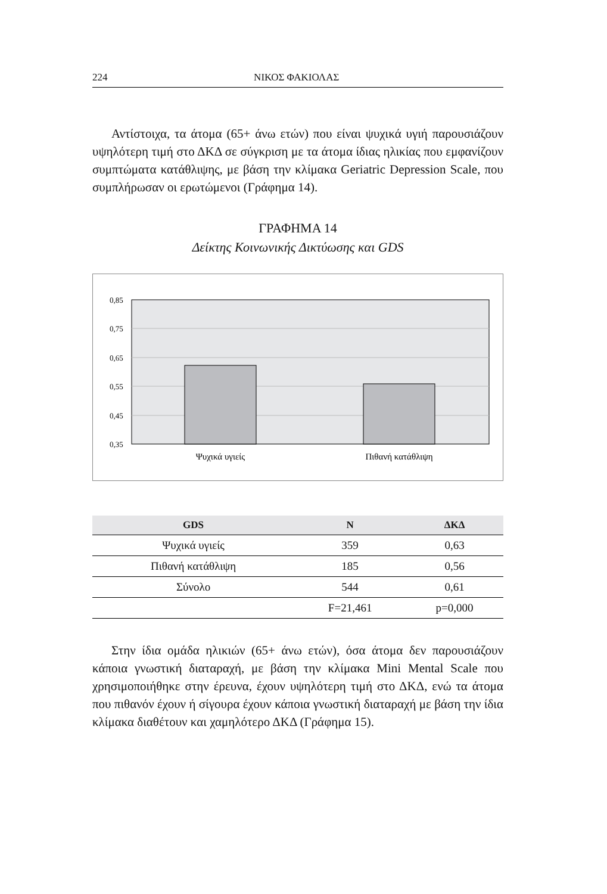224 ΝΙΚΟΣ ΦΑΚΙΟΛΑΣ
Αντίστοιχα, τα άτομα (65+ άνω ετών) που είναι ψυχικά υγιή παρουσιάζουν υψηλότερη τιμή στο ΔΚΔ σε σύγκριση με τα άτομα ίδιας ηλικίας που εμφανίζουν συμπτώματα κατάθλιψης, με βάση την κλίμακα Geriatric Depression Scale, που συμπλήρωσαν οι ερωτώμενοι (Γράφημα 14).
ΓΡΑΦΗΜΑ 14
Δείκτης Κοινωνικής Δικτύωσης και GDS
0,85
0,75
0,65
0,55
0,45
0,35
Ψυχικά υγιείς
Πιθανή κατάθλιψη
| GDS | N | ΔΚΔ |
| --- | --- | --- |
| Ψυχικά υγιείς | 359 | 0,63 |
| Πιθανή κατάθλιψη | 185 | 0,56 |
| Σύνολο | 544 | 0,61 |
| | F=21,461 | p=0,000 |
Στην ίδια ομάδα ηλικιών (65+ άνω ετών), όσα άτομα δεν παρουσιάζουν κάποια γνωστική διαταραχή, με βάση την κλίμακα Mini Mental Scale που χρησιμοποιήθηκε στην έρευνα, έχουν υψηλότερη τιμή στο ΔΚΔ, ενώ τα άτομα που πιθανόν έχουν ή σίγουρα έχουν κάποια γνωστική διαταραχή με βάση την ίδια κλίμακα διαθέτουν και χαμηλότερο ΔΚΔ (Γράφημα 15).